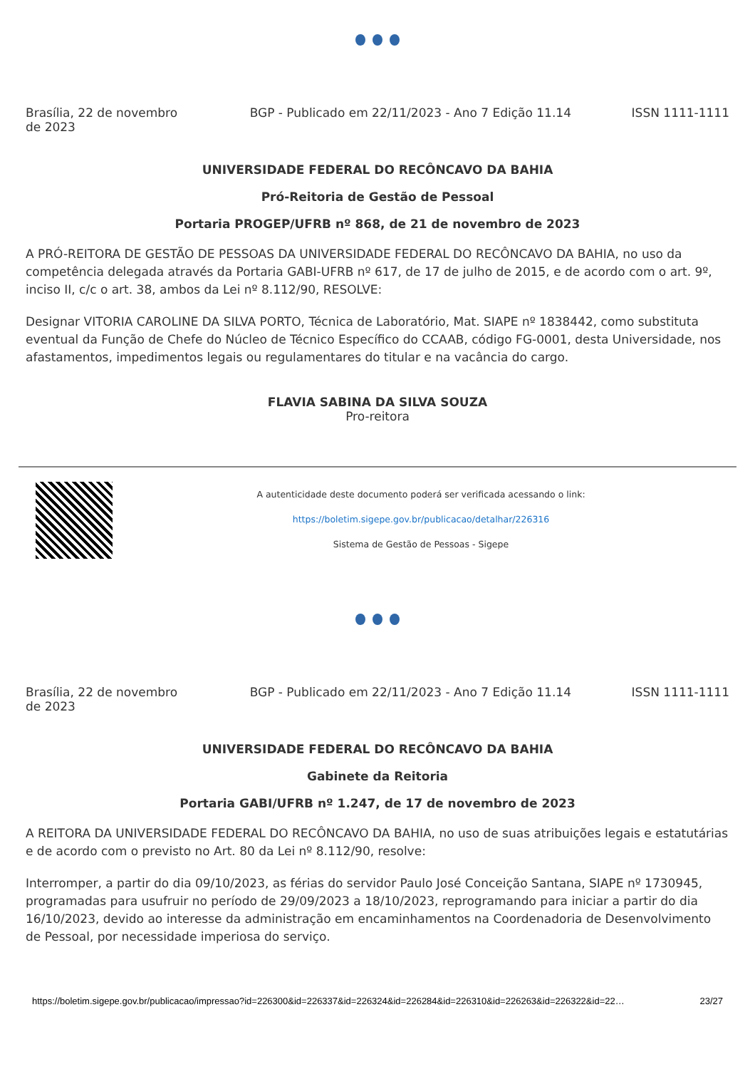Brasília, 22 de novembro de 2023
BGP - Publicado em 22/11/2023 - Ano 7 Edição 11.14
ISSN 1111-1111
UNIVERSIDADE FEDERAL DO RECÔNCAVO DA BAHIA
Pró-Reitoria de Gestão de Pessoal
Portaria PROGEP/UFRB nº 868, de 21 de novembro de 2023
A PRÓ-REITORA DE GESTÃO DE PESSOAS DA UNIVERSIDADE FEDERAL DO RECÔNCAVO DA BAHIA, no uso da competência delegada através da Portaria GABI-UFRB nº 617, de 17 de julho de 2015, e de acordo com o art. 9º, inciso II, c/c o art. 38, ambos da Lei nº 8.112/90, RESOLVE:
Designar VITORIA CAROLINE DA SILVA PORTO, Técnica de Laboratório, Mat. SIAPE nº 1838442, como substituta eventual da Função de Chefe do Núcleo de Técnico Específico do CCAAB, código FG-0001, desta Universidade, nos afastamentos, impedimentos legais ou regulamentares do titular e na vacância do cargo.
FLAVIA SABINA DA SILVA SOUZA
Pro-reitora
A autenticidade deste documento poderá ser verificada acessando o link:
https://boletim.sigepe.gov.br/publicacao/detalhar/226316
Sistema de Gestão de Pessoas - Sigepe
Brasília, 22 de novembro de 2023
BGP - Publicado em 22/11/2023 - Ano 7 Edição 11.14
ISSN 1111-1111
UNIVERSIDADE FEDERAL DO RECÔNCAVO DA BAHIA
Gabinete da Reitoria
Portaria GABI/UFRB nº 1.247, de 17 de novembro de 2023
A REITORA DA UNIVERSIDADE FEDERAL DO RECÔNCAVO DA BAHIA, no uso de suas atribuições legais e estatutárias e de acordo com o previsto no Art. 80 da Lei nº 8.112/90, resolve:
Interromper, a partir do dia 09/10/2023, as férias do servidor Paulo José Conceição Santana, SIAPE nº 1730945, programadas para usufruir no período de 29/09/2023 a 18/10/2023, reprogramando para iniciar a partir do dia 16/10/2023, devido ao interesse da administração em encaminhamentos na Coordenadoria de Desenvolvimento de Pessoal, por necessidade imperiosa do serviço.
https://boletim.sigepe.gov.br/publicacao/impressao?id=226300&id=226337&id=226324&id=226284&id=226310&id=226263&id=226322&id=22… 23/27